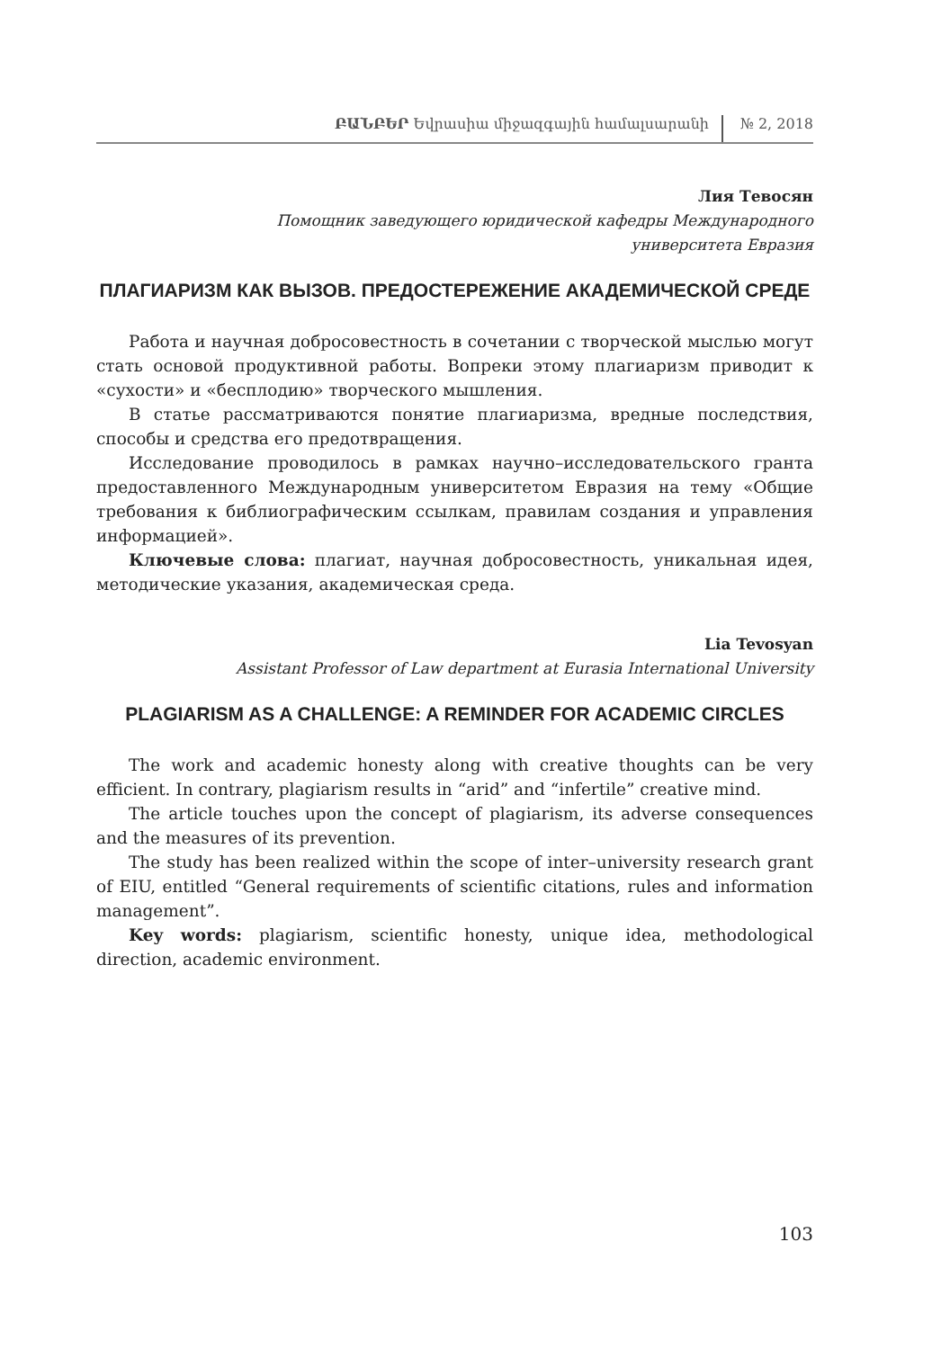ԲԱՆԲԵՐ Եվրասիա միջազգային համալսարանի
№ 2, 2018
Лия Тевосян
Помощник заведующего юридической кафедры Международного
университета Евразия
ПЛАГИАРИЗМ КАК ВЫЗОВ. ПРЕДОСТЕРЕЖЕНИЕ АКАДЕМИЧЕСКОЙ СРЕДЕ
Работа и научная добросовестность в сочетании с творческой мыслью могут стать основой продуктивной работы. Вопреки этому плагиаризм приводит к «сухости» и «бесплодию» творческого мышления.
В статье рассматриваются понятие плагиаризма, вредные последствия, способы и средства его предотвращения.
Исследование проводилось в рамках научно–исследовательского гранта предоставленного Международным университетом Евразия на тему «Общие требования к библиографическим ссылкам, правилам создания и управления информацией».
Ключевые слова: плагиат, научная добросовестность, уникальная идея, методические указания, академическая среда.
Lia Tevosyan
Assistant Professor of Law department at Eurasia International University
PLAGIARISM AS A CHALLENGE: A REMINDER FOR ACADEMIC CIRCLES
The work and academic honesty along with creative thoughts can be very efficient. In contrary, plagiarism results in “arid” and “infertile” creative mind.
The article touches upon the concept of plagiarism, its adverse consequences and the measures of its prevention.
The study has been realized within the scope of inter–university research grant of EIU, entitled “General requirements of scientific citations, rules and information management”.
Key words: plagiarism, scientific honesty, unique idea, methodological direction, academic environment.
103